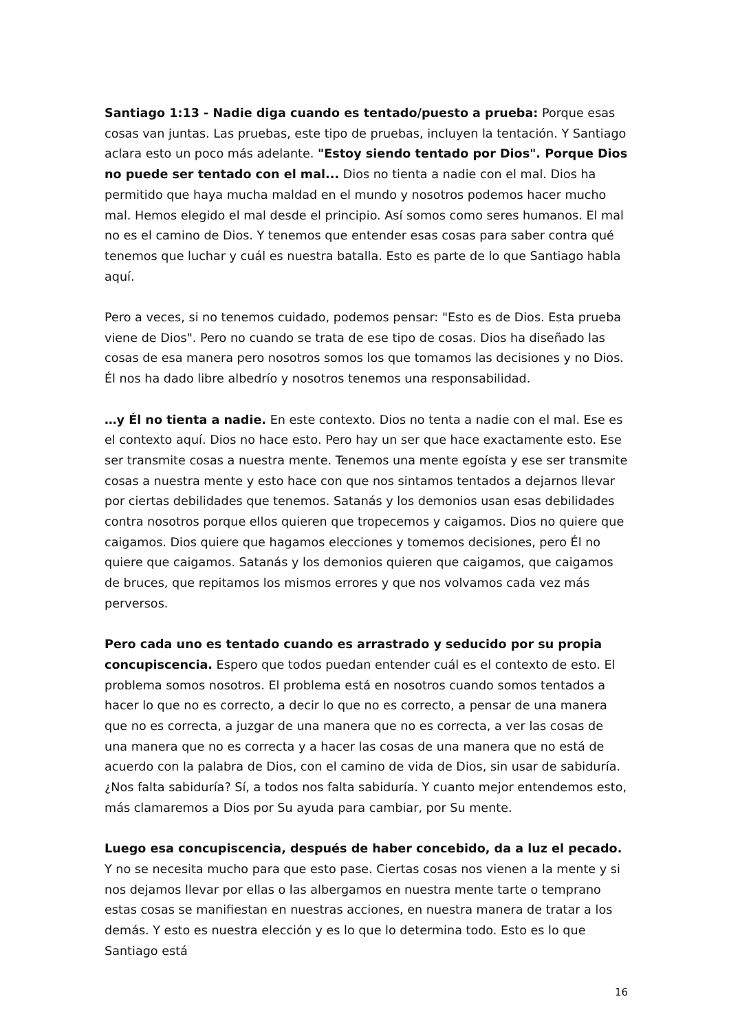Santiago 1:13 - Nadie diga cuando es tentado/puesto a prueba: Porque esas cosas van juntas. Las pruebas, este tipo de pruebas, incluyen la tentación. Y Santiago aclara esto un poco más adelante. "Estoy siendo tentado por Dios". Porque Dios no puede ser tentado con el mal... Dios no tienta a nadie con el mal. Dios ha permitido que haya mucha maldad en el mundo y nosotros podemos hacer mucho mal. Hemos elegido el mal desde el principio. Así somos como seres humanos. El mal no es el camino de Dios. Y tenemos que entender esas cosas para saber contra qué tenemos que luchar y cuál es nuestra batalla. Esto es parte de lo que Santiago habla aquí.
Pero a veces, si no tenemos cuidado, podemos pensar: "Esto es de Dios. Esta prueba viene de Dios". Pero no cuando se trata de ese tipo de cosas. Dios ha diseñado las cosas de esa manera pero nosotros somos los que tomamos las decisiones y no Dios. Él nos ha dado libre albedrío y nosotros tenemos una responsabilidad.
…y Él no tienta a nadie. En este contexto. Dios no tenta a nadie con el mal. Ese es el contexto aquí. Dios no hace esto. Pero hay un ser que hace exactamente esto. Ese ser transmite cosas a nuestra mente. Tenemos una mente egoísta y ese ser transmite cosas a nuestra mente y esto hace con que nos sintamos tentados a dejarnos llevar por ciertas debilidades que tenemos. Satanás y los demonios usan esas debilidades contra nosotros porque ellos quieren que tropecemos y caigamos. Dios no quiere que caigamos. Dios quiere que hagamos elecciones y tomemos decisiones, pero Él no quiere que caigamos. Satanás y los demonios quieren que caigamos, que caigamos de bruces, que repitamos los mismos errores y que nos volvamos cada vez más perversos.
Pero cada uno es tentado cuando es arrastrado y seducido por su propia concupiscencia. Espero que todos puedan entender cuál es el contexto de esto. El problema somos nosotros. El problema está en nosotros cuando somos tentados a hacer lo que no es correcto, a decir lo que no es correcto, a pensar de una manera que no es correcta, a juzgar de una manera que no es correcta, a ver las cosas de una manera que no es correcta y a hacer las cosas de una manera que no está de acuerdo con la palabra de Dios, con el camino de vida de Dios, sin usar de sabiduría. ¿Nos falta sabiduría? Sí, a todos nos falta sabiduría. Y cuanto mejor entendemos esto, más clamaremos a Dios por Su ayuda para cambiar, por Su mente.
Luego esa concupiscencia, después de haber concebido, da a luz el pecado. Y no se necesita mucho para que esto pase. Ciertas cosas nos vienen a la mente y si nos dejamos llevar por ellas o las albergamos en nuestra mente tarte o temprano estas cosas se manifiestan en nuestras acciones, en nuestra manera de tratar a los demás. Y esto es nuestra elección y es lo que lo determina todo. Esto es lo que Santiago está
16